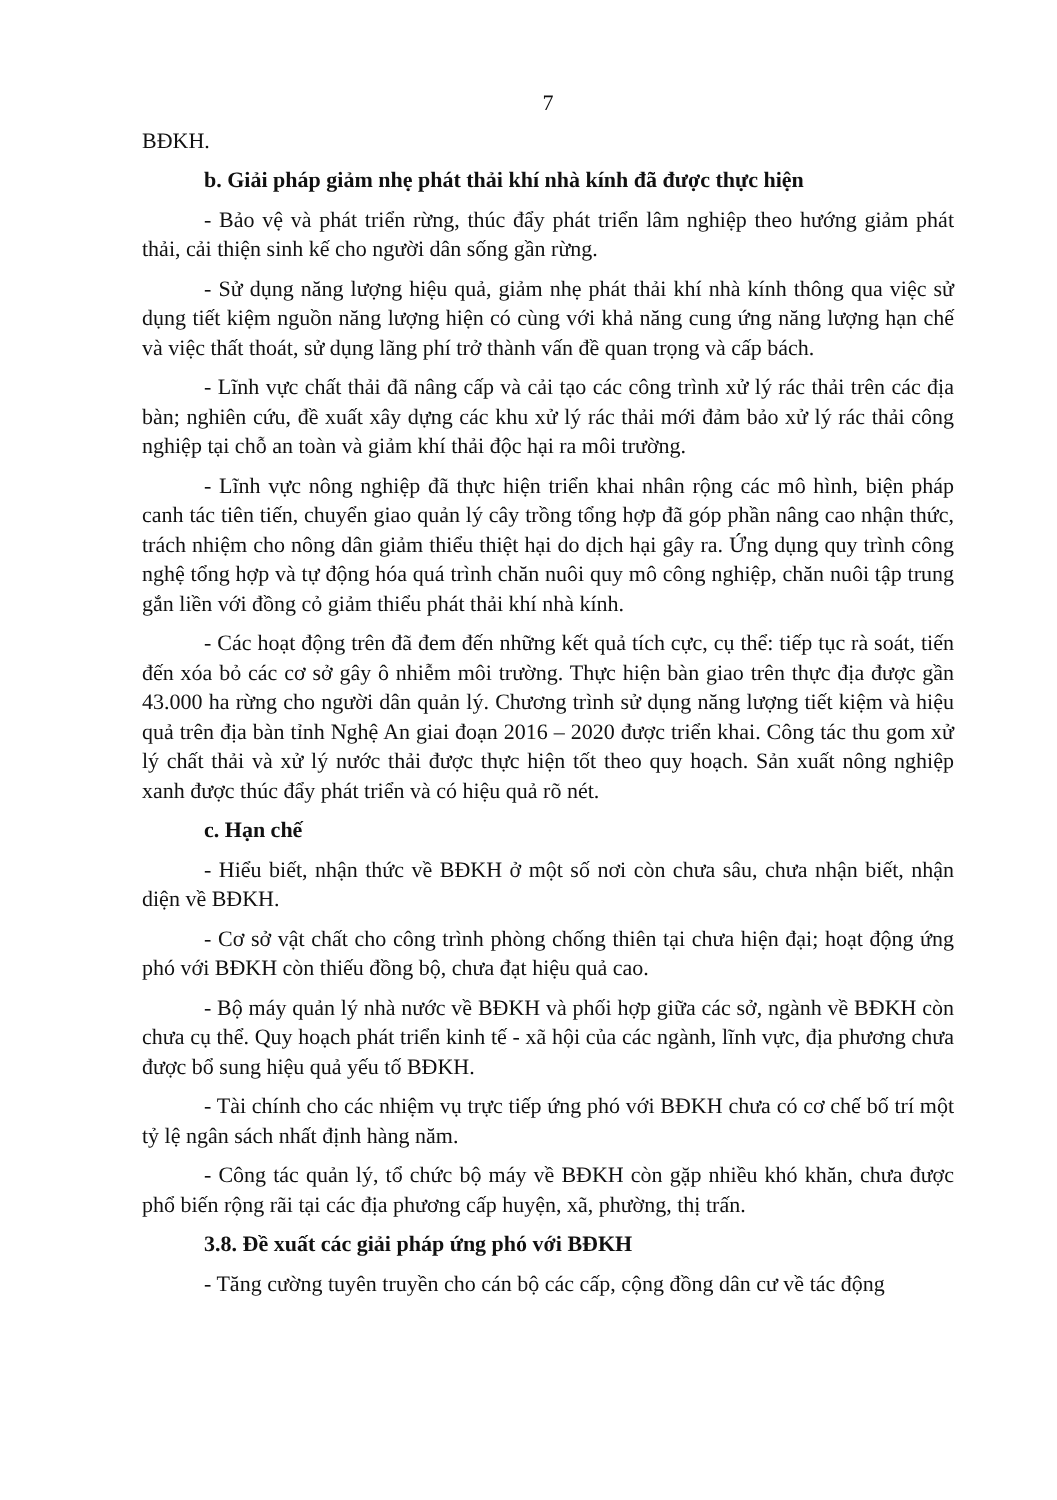7
BĐKH.
b. Giải pháp giảm nhẹ phát thải khí nhà kính đã được thực hiện
- Bảo vệ và phát triển rừng, thúc đẩy phát triển lâm nghiệp theo hướng giảm phát thải, cải thiện sinh kế cho người dân sống gần rừng.
- Sử dụng năng lượng hiệu quả, giảm nhẹ phát thải khí nhà kính thông qua việc sử dụng tiết kiệm nguồn năng lượng hiện có cùng với khả năng cung ứng năng lượng hạn chế và việc thất thoát, sử dụng lãng phí trở thành vấn đề quan trọng và cấp bách.
- Lĩnh vực chất thải đã nâng cấp và cải tạo các công trình xử lý rác thải trên các địa bàn; nghiên cứu, đề xuất xây dựng các khu xử lý rác thải mới đảm bảo xử lý rác thải công nghiệp tại chỗ an toàn và giảm khí thải độc hại ra môi trường.
- Lĩnh vực nông nghiệp đã thực hiện triển khai nhân rộng các mô hình, biện pháp canh tác tiên tiến, chuyển giao quản lý cây trồng tổng hợp đã góp phần nâng cao nhận thức, trách nhiệm cho nông dân giảm thiểu thiệt hại do dịch hại gây ra. Ứng dụng quy trình công nghệ tổng hợp và tự động hóa quá trình chăn nuôi quy mô công nghiệp, chăn nuôi tập trung gắn liền với đồng cỏ giảm thiểu phát thải khí nhà kính.
- Các hoạt động trên đã đem đến những kết quả tích cực, cụ thể: tiếp tục rà soát, tiến đến xóa bỏ các cơ sở gây ô nhiễm môi trường. Thực hiện bàn giao trên thực địa được gần 43.000 ha rừng cho người dân quản lý. Chương trình sử dụng năng lượng tiết kiệm và hiệu quả trên địa bàn tỉnh Nghệ An giai đoạn 2016 – 2020 được triển khai. Công tác thu gom xử lý chất thải và xử lý nước thải được thực hiện tốt theo quy hoạch. Sản xuất nông nghiệp xanh được thúc đẩy phát triển và có hiệu quả rõ nét.
c. Hạn chế
- Hiểu biết, nhận thức về BĐKH ở một số nơi còn chưa sâu, chưa nhận biết, nhận diện về BĐKH.
- Cơ sở vật chất cho công trình phòng chống thiên tại chưa hiện đại; hoạt động ứng phó với BĐKH còn thiếu đồng bộ, chưa đạt hiệu quả cao.
- Bộ máy quản lý nhà nước về BĐKH và phối hợp giữa các sở, ngành về BĐKH còn chưa cụ thể. Quy hoạch phát triển kinh tế - xã hội của các ngành, lĩnh vực, địa phương chưa được bổ sung hiệu quả yếu tố BĐKH.
- Tài chính cho các nhiệm vụ trực tiếp ứng phó với BĐKH chưa có cơ chế bố trí một tỷ lệ ngân sách nhất định hàng năm.
- Công tác quản lý, tổ chức bộ máy về BĐKH còn gặp nhiều khó khăn, chưa được phổ biến rộng rãi tại các địa phương cấp huyện, xã, phường, thị trấn.
3.8. Đề xuất các giải pháp ứng phó với BĐKH
- Tăng cường tuyên truyền cho cán bộ các cấp, cộng đồng dân cư về tác động